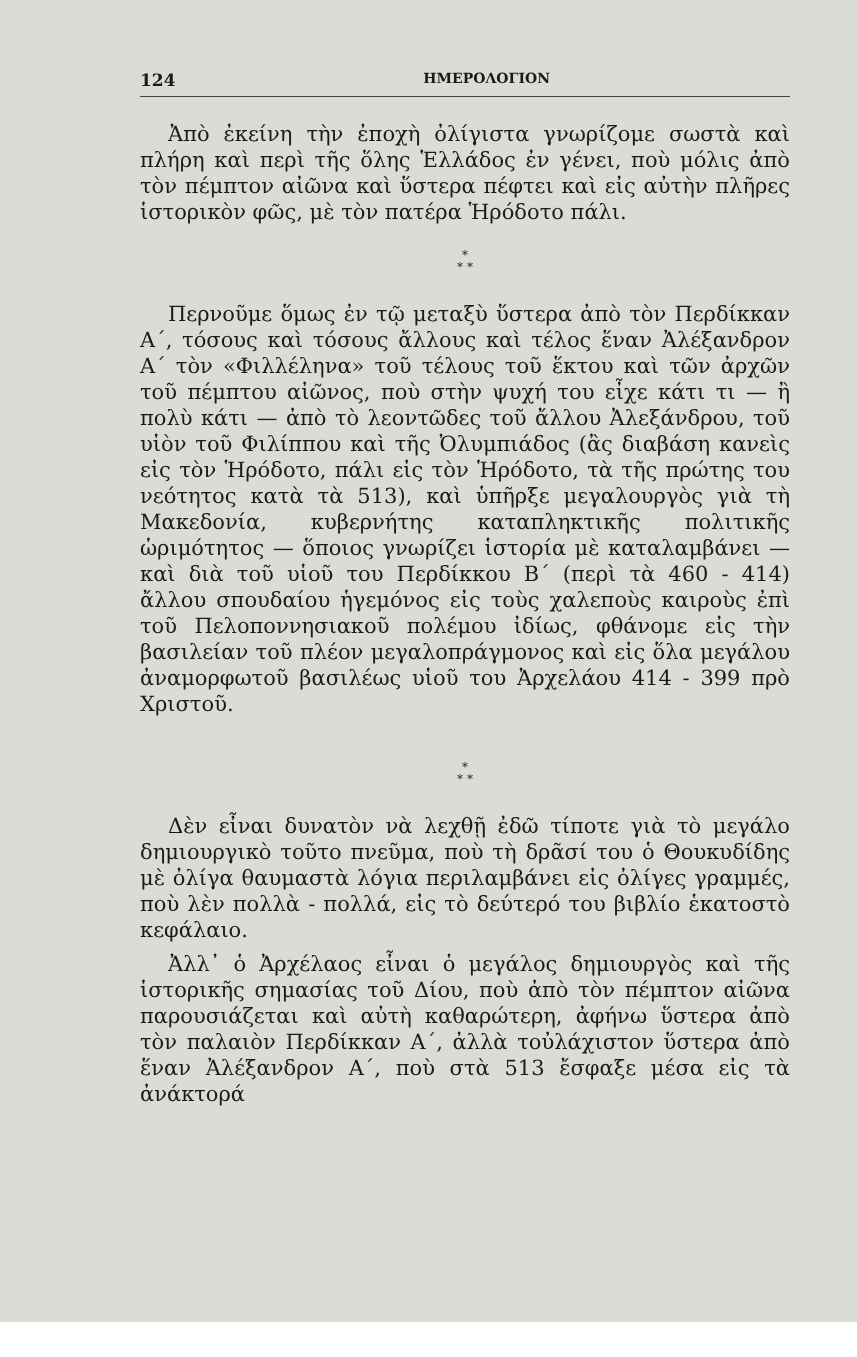124 ΗΜΕΡΟΛΟΓΙΟΝ
Ἀπὸ ἐκείνη τὴν ἐποχὴ ὀλίγιστα γνωρίζομε σωστὰ καὶ πλήρη καὶ περὶ τῆς ὅλης Ἑλλάδος ἐν γένει, ποὺ μόλις ἀπὸ τὸν πέμπτον αἰῶνα καὶ ὕστερα πέφτει καὶ εἰς αὐτὴν πλῆρες ἱστορικὸν φῶς, μὲ τὸν πατέρα Ἡρόδοτο πάλι.
*
* *
Περνοῦμε ὅμως ἐν τῷ μεταξὺ ὕστερα ἀπὸ τὸν Περδίκκαν Α΄, τόσους καὶ τόσους ἄλλους καὶ τέλος ἕναν Ἀλέξανδρον Α΄ τὸν «Φιλλέληνα» τοῦ τέλους τοῦ ἕκτου καὶ τῶν ἀρχῶν τοῦ πέμπτου αἰῶνος, ποὺ στὴν ψυχή του εἶχε κάτι τι — ἢ πολὺ κάτι — ἀπὸ τὸ λεοντῶδες τοῦ ἄλλου Ἀλεξάνδρου, τοῦ υἱὸν τοῦ Φιλίππου καὶ τῆς Ὀλυμπιάδος (ἂς διαβάση κανεὶς εἰς τὸν Ἡρόδοτο, πάλι εἰς τὸν Ἡρόδοτο, τὰ τῆς πρώτης του νεότητος κατὰ τὰ 513), καὶ ὑπῆρξε μεγαλουργὸς γιὰ τὴ Μακεδονία, κυβερνήτης καταπληκτικῆς πολιτικῆς ὡριμότητος — ὅποιος γνωρίζει ἱστορία μὲ καταλαμβάνει — καὶ διὰ τοῦ υἱοῦ του Περδίκκου Β΄ (περὶ τὰ 460 - 414) ἄλλου σπουδαίου ἡγεμόνος εἰς τοὺς χαλεποὺς καιροὺς ἐπὶ τοῦ Πελοποννησιακοῦ πολέμου ἰδίως, φθάνομε εἰς τὴν βασιλείαν τοῦ πλέον μεγαλοπράγμονος καὶ εἰς ὅλα μεγάλου ἀναμορφωτοῦ βασιλέως υἱοῦ του Ἀρχελάου 414 - 399 πρὸ Χριστοῦ.
*
* *
Δὲν εἶναι δυνατὸν νὰ λεχθῇ ἐδῶ τίποτε γιὰ τὸ μεγάλο δημιουργικὸ τοῦτο πνεῦμα, ποὺ τὴ δρᾶσί του ὁ Θουκυδίδης μὲ ὀλίγα θαυμαστὰ λόγια περιλαμβάνει εἰς ὀλίγες γραμμές, ποὺ λὲν πολλὰ - πολλά, εἰς τὸ δεύτερό του βιβλίο ἑκατοστὸ κεφάλαιο.
Ἀλλ᾽ ὁ Ἀρχέλαος εἶναι ὁ μεγάλος δημιουργὸς καὶ τῆς ἱστορικῆς σημασίας τοῦ Δίου, ποὺ ἀπὸ τὸν πέμπτον αἰῶνα παρουσιάζεται καὶ αὐτὴ καθαρώτερη, ἀφήνω ὕστερα ἀπὸ τὸν παλαιὸν Περδίκκαν Α΄, ἀλλὰ τοὐλάχιστον ὕστερα ἀπὸ ἕναν Ἀλέξανδρον Α΄, ποὺ στὰ 513 ἔσφαξε μέσα εἰς τὰ ἀνάκτορά